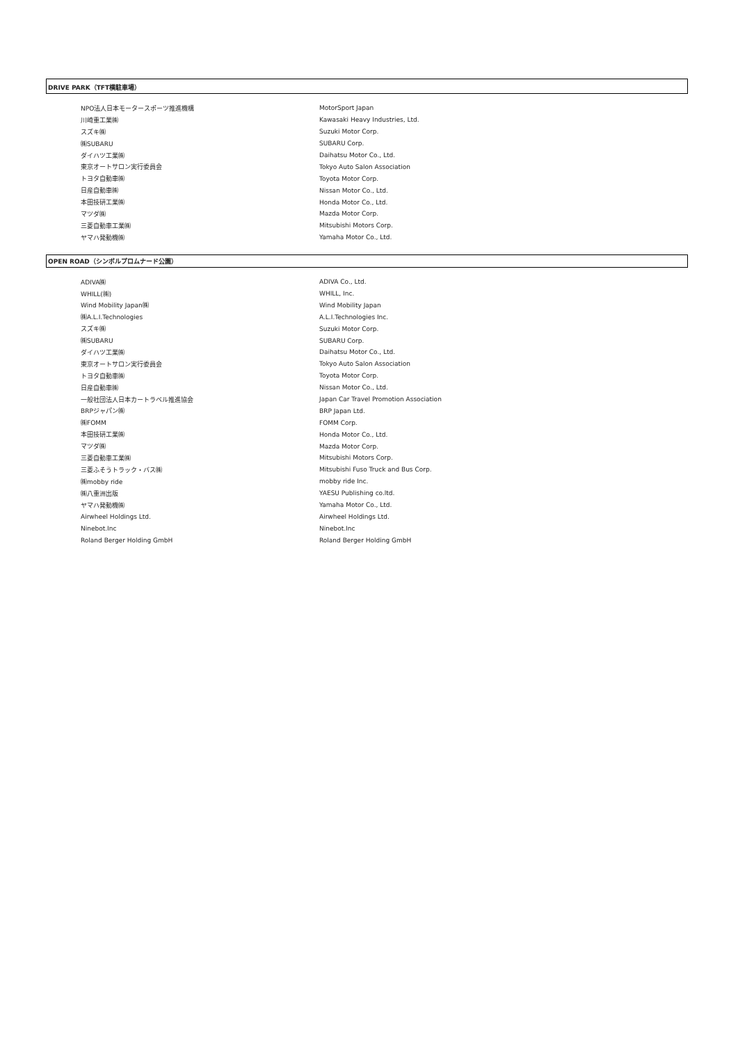DRIVE PARK（TFT横駐車場）
| NPO法人日本モータースポーツ推進機構 | MotorSport Japan |
| 川崎重工業㈱ | Kawasaki Heavy Industries, Ltd. |
| スズキ㈱ | Suzuki Motor Corp. |
| ㈱SUBARU | SUBARU Corp. |
| ダイハツ工業㈱ | Daihatsu Motor Co., Ltd. |
| 東京オートサロン実行委員会 | Tokyo Auto Salon Association |
| トヨタ自動車㈱ | Toyota Motor Corp. |
| 日産自動車㈱ | Nissan Motor Co., Ltd. |
| 本田技研工業㈱ | Honda Motor Co., Ltd. |
| マツダ㈱ | Mazda Motor Corp. |
| 三菱自動車工業㈱ | Mitsubishi Motors Corp. |
| ヤマハ発動機㈱ | Yamaha Motor Co., Ltd. |
OPEN ROAD（シンボルプロムナード公園）
| ADIVA㈱ | ADIVA Co., Ltd. |
| WHILL(㈱) | WHILL, Inc. |
| Wind Mobility Japan㈱ | Wind Mobility Japan |
| ㈱A.L.I.Technologies | A.L.I.Technologies Inc. |
| スズキ㈱ | Suzuki Motor Corp. |
| ㈱SUBARU | SUBARU Corp. |
| ダイハツ工業㈱ | Daihatsu Motor Co., Ltd. |
| 東京オートサロン実行委員会 | Tokyo Auto Salon Association |
| トヨタ自動車㈱ | Toyota Motor Corp. |
| 日産自動車㈱ | Nissan Motor Co., Ltd. |
| 一般社団法人日本カートラベル推進協会 | Japan Car Travel Promotion Association |
| BRPジャパン㈱ | BRP Japan Ltd. |
| ㈱FOMM | FOMM Corp. |
| 本田技研工業㈱ | Honda Motor Co., Ltd. |
| マツダ㈱ | Mazda Motor Corp. |
| 三菱自動車工業㈱ | Mitsubishi Motors Corp. |
| 三菱ふそうトラック・バス㈱ | Mitsubishi Fuso Truck and Bus Corp. |
| ㈱mobby ride | mobby ride Inc. |
| ㈱八重洲出版 | YAESU Publishing co.ltd. |
| ヤマハ発動機㈱ | Yamaha Motor Co., Ltd. |
| Airwheel Holdings Ltd. | Airwheel Holdings Ltd. |
| Ninebot.Inc | Ninebot.Inc |
| Roland Berger Holding GmbH | Roland Berger Holding GmbH |